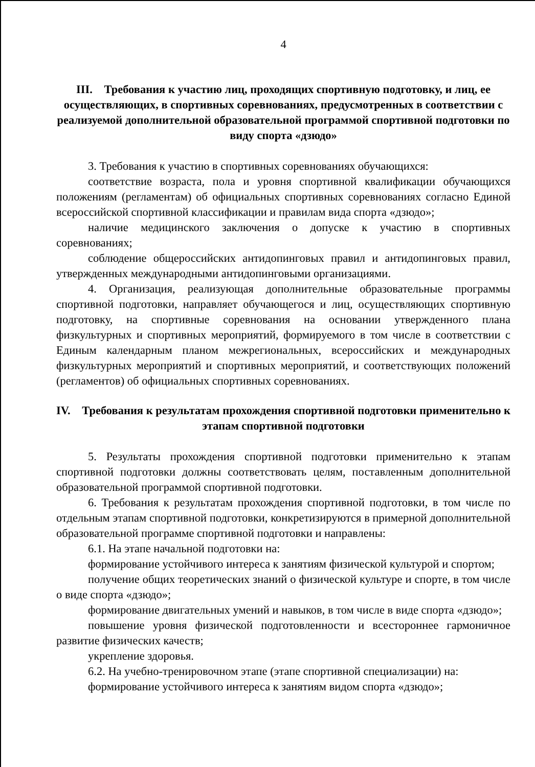4
III. Требования к участию лиц, проходящих спортивную подготовку, и лиц, ее осуществляющих, в спортивных соревнованиях, предусмотренных в соответствии с реализуемой дополнительной образовательной программой спортивной подготовки по виду спорта «дзюдо»
3. Требования к участию в спортивных соревнованиях обучающихся:
соответствие возраста, пола и уровня спортивной квалификации обучающихся положениям (регламентам) об официальных спортивных соревнованиях согласно Единой всероссийской спортивной классификации и правилам вида спорта «дзюдо»;
наличие медицинского заключения о допуске к участию в спортивных соревнованиях;
соблюдение общероссийских антидопинговых правил и антидопинговых правил, утвержденных международными антидопинговыми организациями.
4. Организация, реализующая дополнительные образовательные программы спортивной подготовки, направляет обучающегося и лиц, осуществляющих спортивную подготовку, на спортивные соревнования на основании утвержденного плана физкультурных и спортивных мероприятий, формируемого в том числе в соответствии с Единым календарным планом межрегиональных, всероссийских и международных физкультурных мероприятий и спортивных мероприятий, и соответствующих положений (регламентов) об официальных спортивных соревнованиях.
IV. Требования к результатам прохождения спортивной подготовки применительно к этапам спортивной подготовки
5. Результаты прохождения спортивной подготовки применительно к этапам спортивной подготовки должны соответствовать целям, поставленным дополнительной образовательной программой спортивной подготовки.
6. Требования к результатам прохождения спортивной подготовки, в том числе по отдельным этапам спортивной подготовки, конкретизируются в примерной дополнительной образовательной программе спортивной подготовки и направлены:
6.1. На этапе начальной подготовки на:
формирование устойчивого интереса к занятиям физической культурой и спортом;
получение общих теоретических знаний о физической культуре и спорте, в том числе о виде спорта «дзюдо»;
формирование двигательных умений и навыков, в том числе в виде спорта «дзюдо»;
повышение уровня физической подготовленности и всестороннее гармоничное развитие физических качеств;
укрепление здоровья.
6.2. На учебно-тренировочном этапе (этапе спортивной специализации) на:
формирование устойчивого интереса к занятиям видом спорта «дзюдо»;